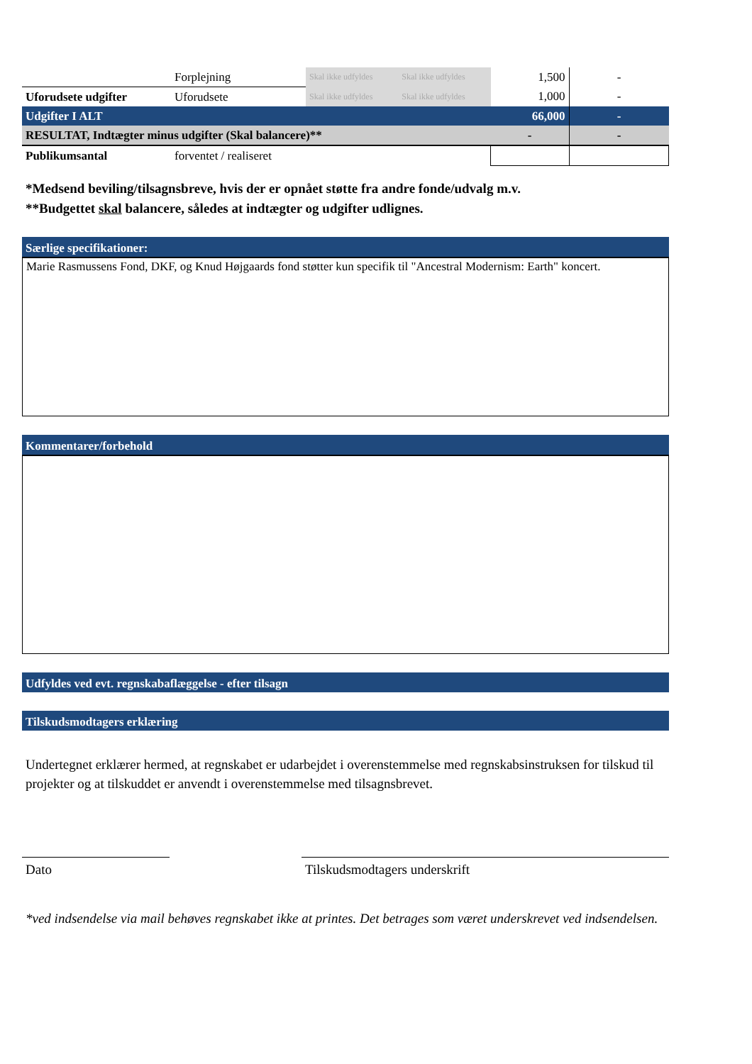| | Forplejning | Skal ikke udfyldes | Skal ikke udfyldes | 1,500 | - |
| Uforudsete udgifter | Uforudsete | Skal ikke udfyldes | Skal ikke udfyldes | 1,000 | - |
| Udgifter I ALT | | | | 66,000 | - |
| RESULTAT, Indtægter minus udgifter (Skal balancere)** | | | | - | - |
| Publikumsantal | forventet / realiseret | | | | |
*Medsend beviling/tilsagnsbreve, hvis der er opnået støtte fra andre fonde/udvalg m.v.
**Budgettet skal balancere, således at indtægter og udgifter udlignes.
Særlige specifikationer:
Marie Rasmussens Fond, DKF, og Knud Højgaards fond støtter kun specifik til "Ancestral Modernism: Earth" koncert.
Kommentarer/forbehold
Udfyldes ved evt. regnskabaflæggelse - efter tilsagn
Tilskudsmodtagers erklæring
Undertegnet erklærer hermed, at regnskabet er udarbejdet i overenstemmelse med regnskabsinstruksen for tilskud til projekter og at tilskuddet er anvendt i overenstemmelse med tilsagnsbrevet.
Dato Tilskudsmodtagers underskrift
*ved indsendelse via mail behøves regnskabet ikke at printes. Det betrages som været underskrevet ved indsendelsen.